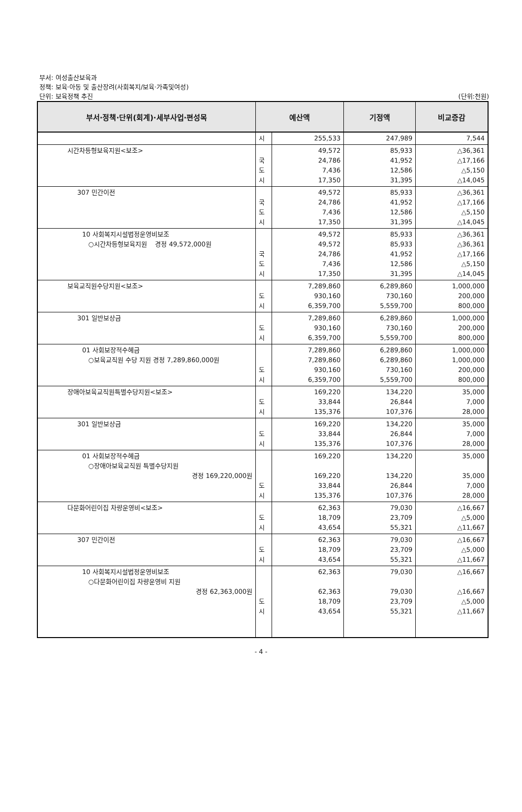부서: 여성출산보육과
정책: 보육·아동 및 출산장려(사회복지/보육·가족및여성)
단위: 보육정책 추진 (단위:천원)
| 부서·정책·단위(회계)·세부사업·편성목 | 예산액 | | 기정액 | 비교증감 |
| --- | --- | --- | --- | --- |
| | 시 | 255,533 | 247,989 | 7,544 |
| 시간차등형보육지원<보조> | 국 도 시 | 49,572 24,786 7,436 17,350 | 85,933 41,952 12,586 31,395 | △36,361 △17,166 △5,150 △14,045 |
| 307 민간이전 | 국 도 시 | 49,572 24,786 7,436 17,350 | 85,933 41,952 12,586 31,395 | △36,361 △17,166 △5,150 △14,045 |
| 10 사회복지시설법정운영비보조 ○시간차등형보육지원 경정 49,572,000원 | 국 도 시 | 49,572 49,572 24,786 7,436 17,350 | 85,933 85,933 41,952 12,586 31,395 | △36,361 △36,361 △17,166 △5,150 △14,045 |
| 보육교직원수당지원<보조> | 도 시 | 7,289,860 930,160 6,359,700 | 6,289,860 730,160 5,559,700 | 1,000,000 200,000 800,000 |
| 301 일반보상금 | 도 시 | 7,289,860 930,160 6,359,700 | 6,289,860 730,160 5,559,700 | 1,000,000 200,000 800,000 |
| 01 사회보장적수혜금 ○보육교직원 수당 지원 경정 7,289,860,000원 | 도 시 | 7,289,860 7,289,860 930,160 6,359,700 | 6,289,860 6,289,860 730,160 5,559,700 | 1,000,000 1,000,000 200,000 800,000 |
| 장애아보육교직원특별수당지원<보조> | 도 시 | 169,220 33,844 135,376 | 134,220 26,844 107,376 | 35,000 7,000 28,000 |
| 301 일반보상금 | 도 시 | 169,220 33,844 135,376 | 134,220 26,844 107,376 | 35,000 7,000 28,000 |
| 01 사회보장적수혜금 ○장애아보육교직원 특별수당지원 경정 169,220,000원 | 도 시 | 169,220 169,220 33,844 135,376 | 134,220 134,220 26,844 107,376 | 35,000 35,000 7,000 28,000 |
| 다문화어린이집 차량운영비<보조> | 도 시 | 62,363 18,709 43,654 | 79,030 23,709 55,321 | △16,667 △5,000 △11,667 |
| 307 민간이전 | 도 시 | 62,363 18,709 43,654 | 79,030 23,709 55,321 | △16,667 △5,000 △11,667 |
| 10 사회복지시설법정운영비보조 ○다문화어린이집 차량운영비 지원 경정 62,363,000원 | 도 시 | 62,363 62,363 18,709 43,654 | 79,030 79,030 23,709 55,321 | △16,667 △16,667 △5,000 △11,667 |
- 4 -